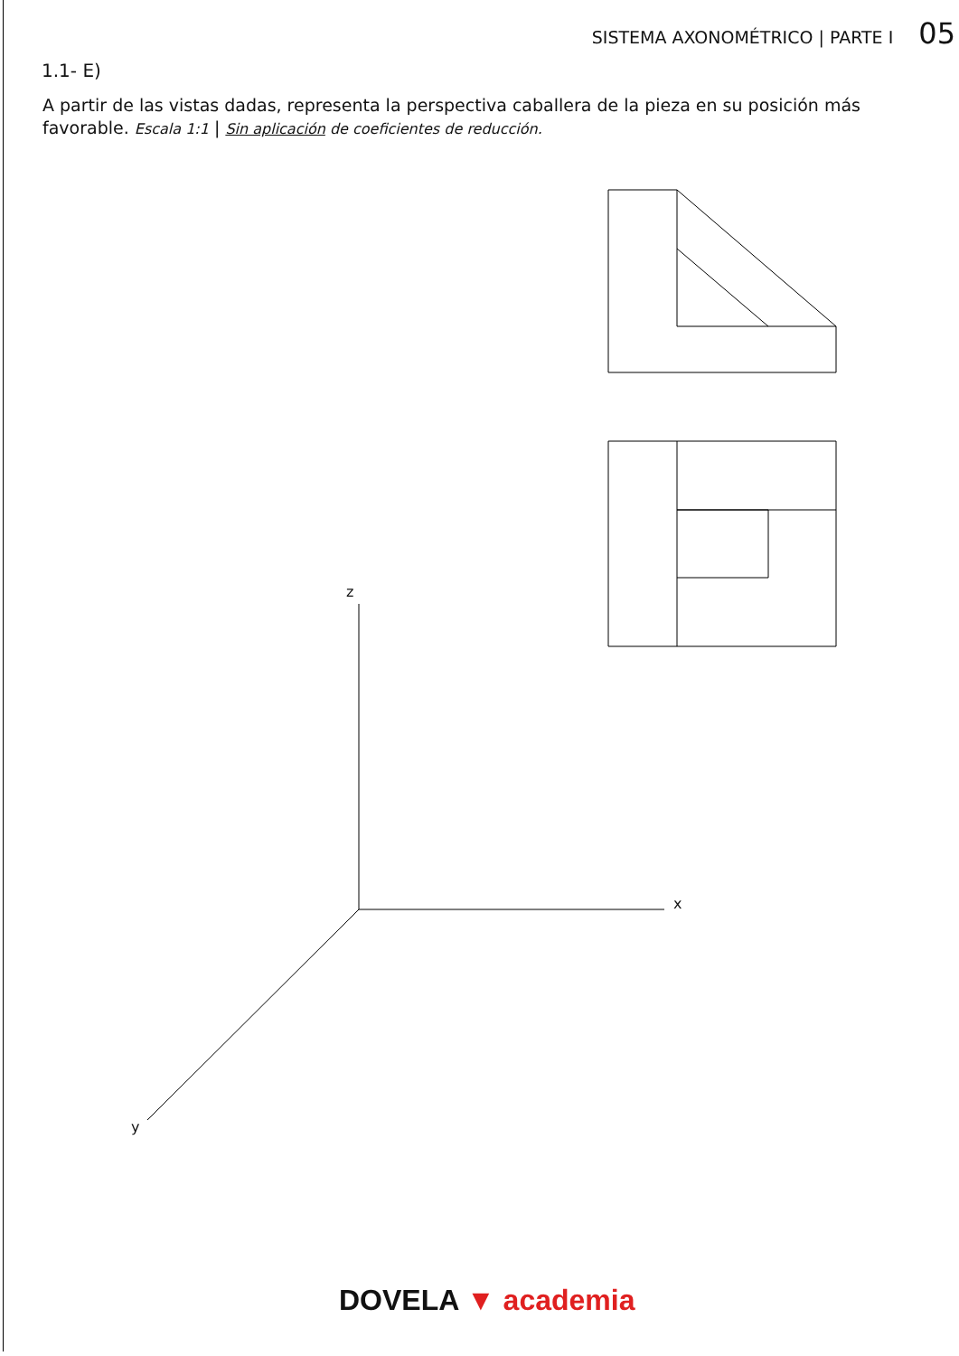SISTEMA AXONOMÉTRICO | PARTE I 05
1.1- E)
A partir de las vistas dadas, representa la perspectiva caballera de la pieza en su posición más favorable. Escala 1:1 | Sin aplicación de coeficientes de reducción.
z
x
y
DOVELA ▼ academia